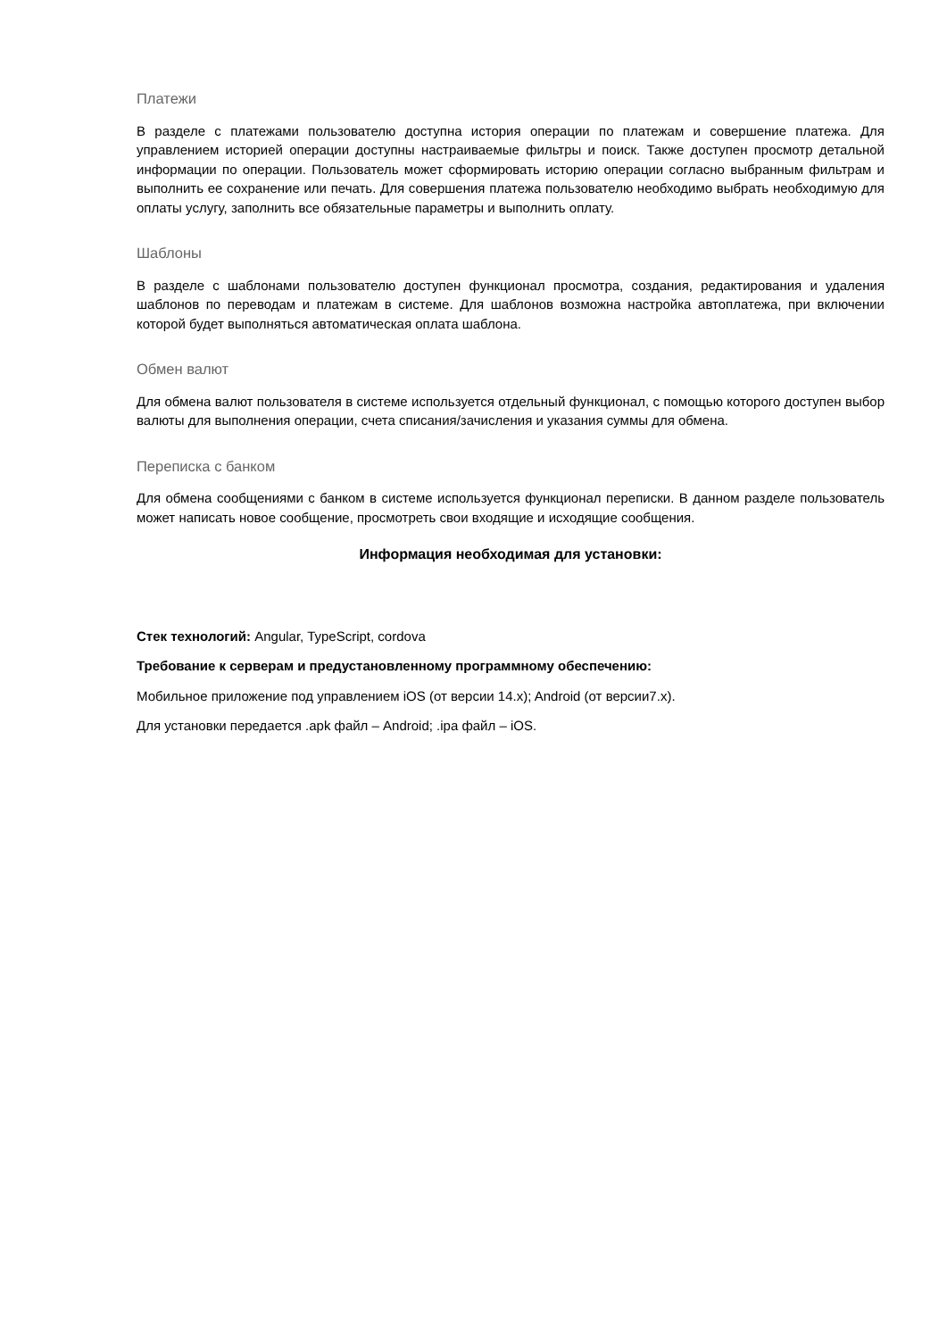Платежи
В разделе с платежами пользователю доступна история операции по платежам и совершение платежа. Для управлением историей операции доступны настраиваемые фильтры и поиск. Также доступен просмотр детальной информации по операции. Пользователь может сформировать историю операции согласно выбранным фильтрам и выполнить ее сохранение или печать. Для совершения платежа пользователю необходимо выбрать необходимую для оплаты услугу, заполнить все обязательные параметры и выполнить оплату.
Шаблоны
В разделе с шаблонами пользователю доступен функционал просмотра, создания, редактирования и удаления шаблонов по переводам и платежам в системе. Для шаблонов возможна настройка автоплатежа, при включении которой будет выполняться автоматическая оплата шаблона.
Обмен валют
Для обмена валют пользователя в системе используется отдельный функционал, с помощью которого доступен выбор валюты для выполнения операции, счета списания/зачисления и указания суммы для обмена.
Переписка с банком
Для обмена сообщениями с банком в системе используется функционал переписки. В данном разделе пользователь может написать новое сообщение, просмотреть свои входящие и исходящие сообщения.
Информация необходимая для установки:
Стек технологий: Angular, TypeScript, cordova
Требование к серверам и предустановленному программному обеспечению:
Мобильное приложение под управлением iOS (от версии 14.x); Android (от версии7.x).
Для установки передается .apk файл – Android; .ipa файл – iOS.